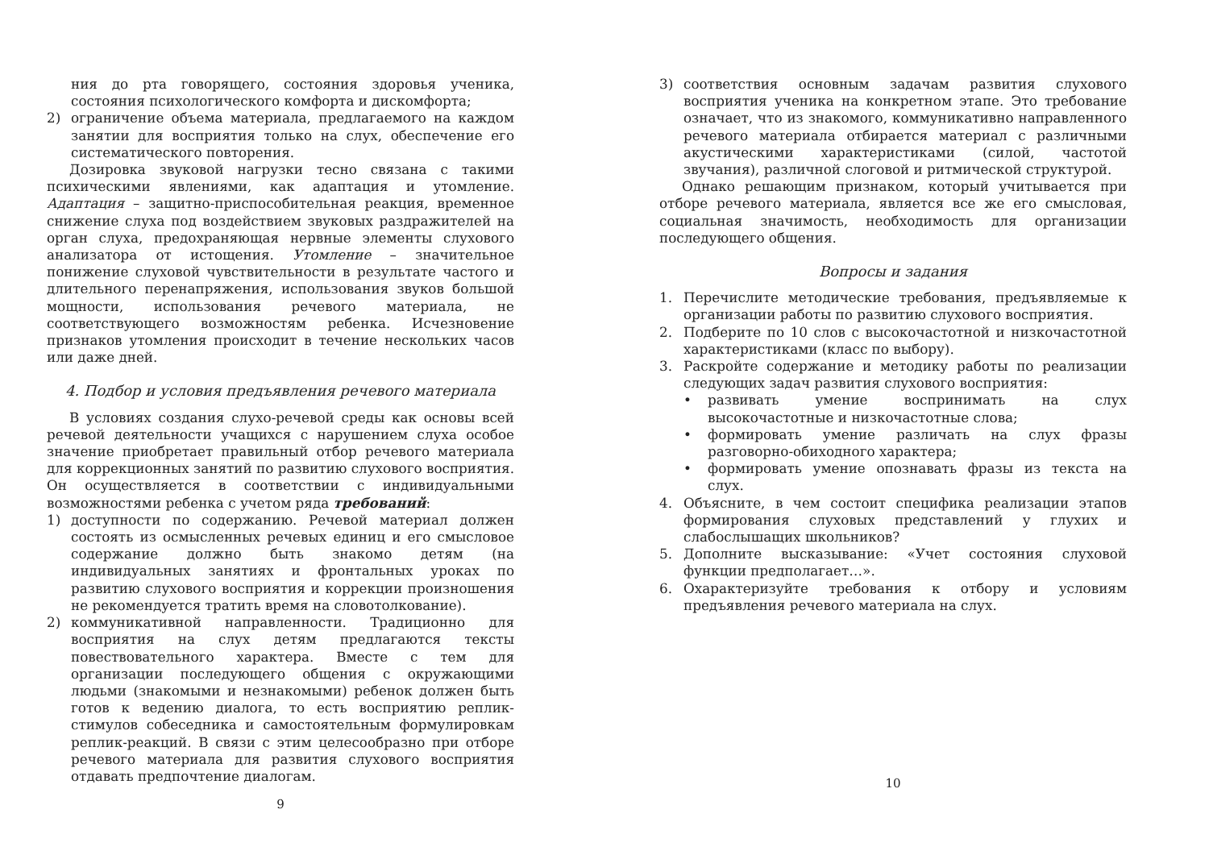ния до рта говорящего, состояния здоровья ученика, состояния психологического комфорта и дискомфорта;
2) ограничение объема материала, предлагаемого на каждом занятии для восприятия только на слух, обеспечение его систематического повторения.
Дозировка звуковой нагрузки тесно связана с такими психическими явлениями, как адаптация и утомление. Адаптация – защитно-приспособительная реакция, временное снижение слуха под воздействием звуковых раздражителей на орган слуха, предохраняющая нервные элементы слухового анализатора от истощения. Утомление – значительное понижение слуховой чувствительности в результате частого и длительного перенапряжения, использования звуков большой мощности, использования речевого материала, не соответствующего возможностям ребенка. Исчезновение признаков утомления происходит в течение нескольких часов или даже дней.
4. Подбор и условия предъявления речевого материала
В условиях создания слухо-речевой среды как основы всей речевой деятельности учащихся с нарушением слуха особое значение приобретает правильный отбор речевого материала для коррекционных занятий по развитию слухового восприятия. Он осуществляется в соответствии с индивидуальными возможностями ребенка с учетом ряда требований:
1) доступности по содержанию. Речевой материал должен состоять из осмысленных речевых единиц и его смысловое содержание должно быть знакомо детям (на индивидуальных занятиях и фронтальных уроках по развитию слухового восприятия и коррекции произношения не рекомендуется тратить время на словотолкование).
2) коммуникативной направленности. Традиционно для восприятия на слух детям предлагаются тексты повествовательного характера. Вместе с тем для организации последующего общения с окружающими людьми (знакомыми и незнакомыми) ребенок должен быть готов к ведению диалога, то есть восприятию реплик-стимулов собеседника и самостоятельным формулировкам реплик-реакций. В связи с этим целесообразно при отборе речевого материала для развития слухового восприятия отдавать предпочтение диалогам.
9
3) соответствия основным задачам развития слухового восприятия ученика на конкретном этапе. Это требование означает, что из знакомого, коммуникативно направленного речевого материала отбирается материал с различными акустическими характеристиками (силой, частотой звучания), различной слоговой и ритмической структурой.
Однако решающим признаком, который учитывается при отборе речевого материала, является все же его смысловая, социальная значимость, необходимость для организации последующего общения.
Вопросы и задания
1. Перечислите методические требования, предъявляемые к организации работы по развитию слухового восприятия.
2. Подберите по 10 слов с высокочастотной и низкочастотной характеристиками (класс по выбору).
3. Раскройте содержание и методику работы по реализации следующих задач развития слухового восприятия:
• развивать умение воспринимать на слух высокочастотные и низкочастотные слова;
• формировать умение различать на слух фразы разговорно-обиходного характера;
• формировать умение опознавать фразы из текста на слух.
4. Объясните, в чем состоит специфика реализации этапов формирования слуховых представлений у глухих и слабослышащих школьников?
5. Дополните высказывание: «Учет состояния слуховой функции предполагает…».
6. Охарактеризуйте требования к отбору и условиям предъявления речевого материала на слух.
10